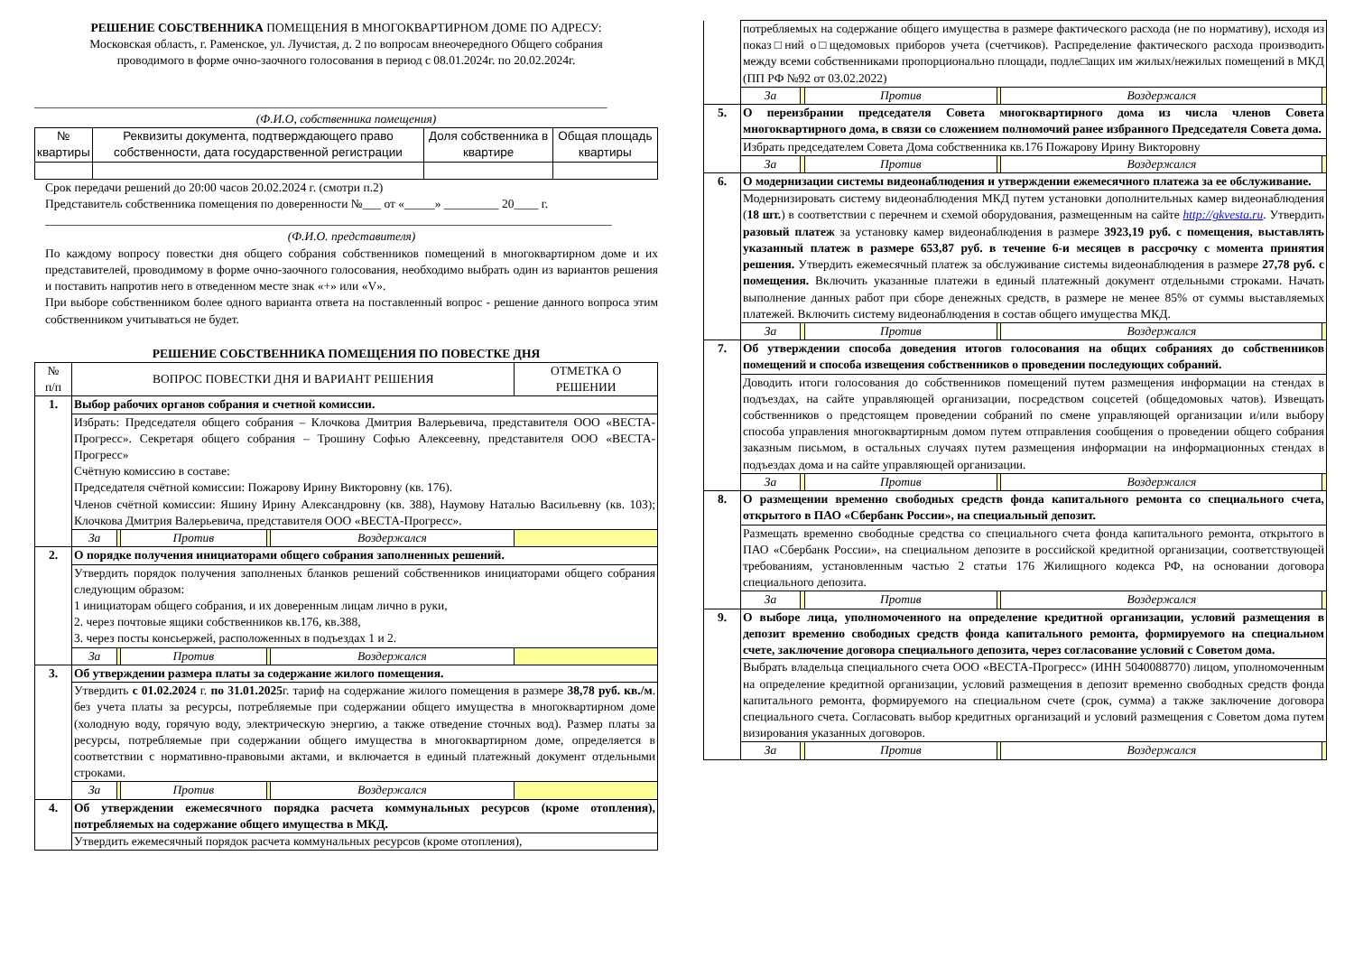РЕШЕНИЕ СОБСТВЕННИКА ПОМЕЩЕНИЯ В МНОГОКВАРТИРНОМ ДОМЕ ПО АДРЕСУ:
Московская область, г. Раменское, ул. Лучистая, д. 2 по вопросам внеочередного Общего собрания
проводимого в форме очно-заочного голосования в период с 08.01.2024г. по 20.02.2024г.
______________________________________________________________________________________________
(Ф.И.О, собственника помещения)
| № квартиры | Реквизиты документа, подтверждающего право собственности, дата государственной регистрации | Доля собственника в квартире | Общая площадь квартиры |
Срок передачи решений до 20:00 часов 20.02.2024 г. (смотри п.2)
Представитель собственника помещения по доверенности №___ от «_____» _________ 20____ г.
_____________________________________________________________________________________________
(Ф.И.О. представителя)
По каждому вопросу повестки дня общего собрания собственников помещений в многоквартирном доме и их представителей, проводимому в форме очно-заочного голосования, необходимо выбрать один из вариантов решения и поставить напротив него в отведенном месте знак «+» или «V».
При выборе собственником более одного варианта ответа на поставленный вопрос - решение данного вопроса этим собственником учитываться не будет.
РЕШЕНИЕ СОБСТВЕННИКА ПОМЕЩЕНИЯ ПО ПОВЕСТКЕ ДНЯ
| № п/п | ВОПРОС ПОВЕСТКИ ДНЯ И ВАРИАНТ РЕШЕНИЯ | | | | | ОТМЕТКА О РЕШЕНИИ |
| 1. | Выбор рабочих органов собрания и счетной комиссии. | | | | | |
| | Избрать: Председателя общего собрания – Клочкова Дмитрия Валерьевича, представителя ООО «ВЕСТА-Прогресс». Секретаря общего собрания – Трошину Софью Алексеевну, представителя ООО «ВЕСТА-Прогресс» Счётную комиссию в составе: Председателя счётной комиссии: Пожарову Ирину Викторовну (кв. 176). Членов счётной комиссии: Яшину Ирину Александровну (кв. 388), Наумову Наталью Васильевну (кв. 103); Клочкова Дмитрия Валерьевича, представителя ООО «ВЕСТА-Прогресс». | | | | | |
| | За | | Против | | Воздержался | |
| 2. | О порядке получения инициаторами общего собрания заполненных решений. | | | | | |
| | Утвердить порядок получения заполненых бланков решений собственников инициаторами общего собрания следующим образом: 1 инициаторам общего собрания, и их доверенным лицам лично в руки, 2. через почтовые ящики собственников кв.176, кв.388, 3. через посты консьержей, расположенных в подъездах 1 и 2. | | | | | |
| | За | | Против | | Воздержался | |
| 3. | Об утверждении размера платы за содержание жилого помещения. | | | | | |
| | Утвердить с 01.02.2024 г. по 31.01.2025 г. тариф на содержание жилого помещения в размере 38,78 руб. кв./м . без учета платы за ресурсы, потребляемые при содержании общего имущества в многоквартирном доме (холодную воду, горячую воду, электрическую энергию, а также отведение сточных вод). Размер платы за ресурсы, потребляемые при содержании общего имущества в многоквартирном доме, определяется в соответствии с нормативно-правовыми актами, и включается в единый платежный документ отдельными строками. | | | | | |
| | За | | Против | | Воздержался | |
| 4. | Об утверждении ежемесячного порядка расчета коммунальных ресурсов (кроме отопления), потребляемых на содержание общего имущества в МКД. | | | | | |
| | Утвердить ежемесячный порядок расчета коммунальных ресурсов (кроме отопления), | | | | | |
| | потребляемых на содержание общего имущества в размере фактического расхода (не по нормативу), исходя из показ□ний о□щедомовых приборов учета (счетчиков). Распределение фактического расхода производить между всеми собственниками пропорционально площади, подле□ащих им жилых/нежилых помещений в МКД (ПП РФ №92 от 03.02.2022) | | | | | |
| | За | | Против | | Воздержался | |
| 5. | О переизбрании председателя Совета многоквартирного дома из числа членов Совета многоквартирного дома, в связи со сложением полномочий ранее избранного Председателя Совета дома. | | | | | |
| | Избрать председателем Совета Дома собственника кв.176 Пожарову Ирину Викторовну | | | | | |
| | За | | Против | | Воздержался | |
| 6. | О модернизации системы видеонаблюдения и утверждении ежемесячного платежа за ее обслуживание. | | | | | |
| | Модернизировать систему видеонаблюдения МКД путем установки дополнительных камер видеонаблюдения ( 18 шт. ) в соответствии с перечнем и схемой оборудования, размещенным на сайте http://gkvesta.ru . Утвердить разовый платеж за установку камер видеонаблюдения в размере 3923,19 руб. с помещения, выставлять указанный платеж в размере 653,87 руб. в течение 6-и месяцев в рассрочку с момента принятия решения. Утвердить ежемесячный платеж за обслуживание системы видеонаблюдения в размере 27,78 руб. с помещения. Включить указанные платежи в единый платежный документ отдельными строками. Начать выполнение данных работ при сборе денежных средств, в размере не менее 85% от суммы выставляемых платежей. Включить систему видеонаблюдения в состав общего имущества МКД. | | | | | |
| | За | | Против | | Воздержался | |
| 7. | Об утверждении способа доведения итогов голосования на общих собраниях до собственников помещений и способа извещения собственников о проведении последующих собраний. | | | | | |
| | Доводить итоги голосования до собственников помещений путем размещения информации на стендах в подъездах, на сайте управляющей организации, посредством соцсетей (общедомовых чатов). Извещать собственников о предстоящем проведении собраний по смене управляющей организации и/или выбору способа управления многоквартирным домом путем отправления сообщения о проведении общего собрания заказным письмом, в остальных случаях путем размещения информации на информационных стендах в подъездах дома и на сайте управляющей организации. | | | | | |
| | За | | Против | | Воздержался | |
| 8. | О размещении временно свободных средств фонда капитального ремонта со специального счета, открытого в ПАО «Сбербанк России», на специальный депозит. | | | | | |
| | Размещать временно свободные средства со специального счета фонда капитального ремонта, открытого в ПАО «Сбербанк России», на специальном депозите в российской кредитной организации, соответствующей требованиям, установленным частью 2 статьи 176 Жилищного кодекса РФ, на основании договора специального депозита. | | | | | |
| | За | | Против | | Воздержался | |
| 9. | О выборе лица, уполномоченного на определение кредитной организации, условий размещения в депозит временно свободных средств фонда капитального ремонта, формируемого на специальном счете, заключение договора специального депозита, через согласование условий с Советом дома. | | | | | |
| | Выбрать владельца специального счета ООО «ВЕСТА-Прогресс» (ИНН 5040088770) лицом, уполномоченным на определение кредитной организации, условий размещения в депозит временно свободных средств фонда капитального ремонта, формируемого на специальном счете (срок, сумма) а также заключение договора специального счета. Согласовать выбор кредитных организаций и условий размещения с Советом дома путем визирования указанных договоров. | | | | | |
| | За | | Против | | Воздержался | |